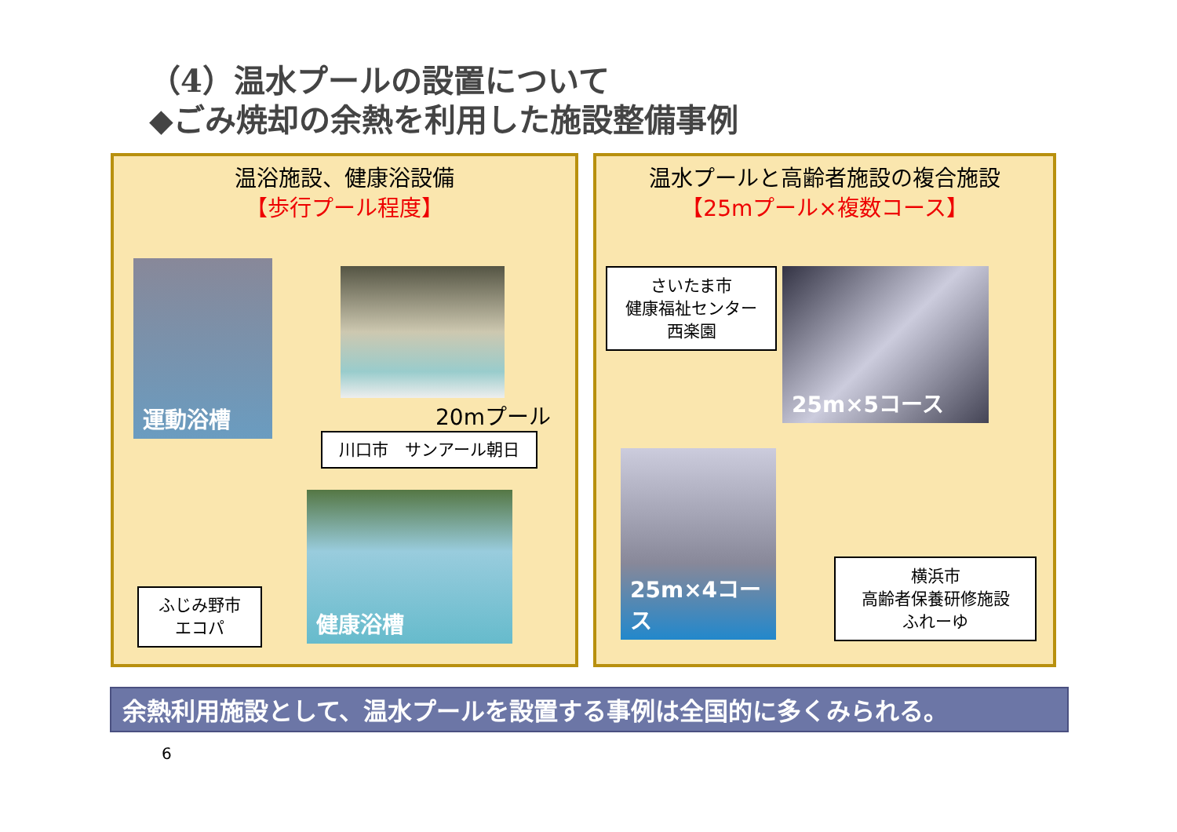（4）温水プールの設置について
◆ごみ焼却の余熱を利用した施設整備事例
温浴施設、健康浴設備
【歩行プール程度】
運動浴槽
20mプール
川口市　サンアール朝日
ふじみ野市
エコパ
健康浴槽
温水プールと高齢者施設の複合施設
【25mプール×複数コース】
さいたま市
健康福祉センター
西楽園
25m×5コース
25m×4コース
横浜市
高齢者保養研修施設
ふれーゆ
余熱利用施設として、温水プールを設置する事例は全国的に多くみられる。
6